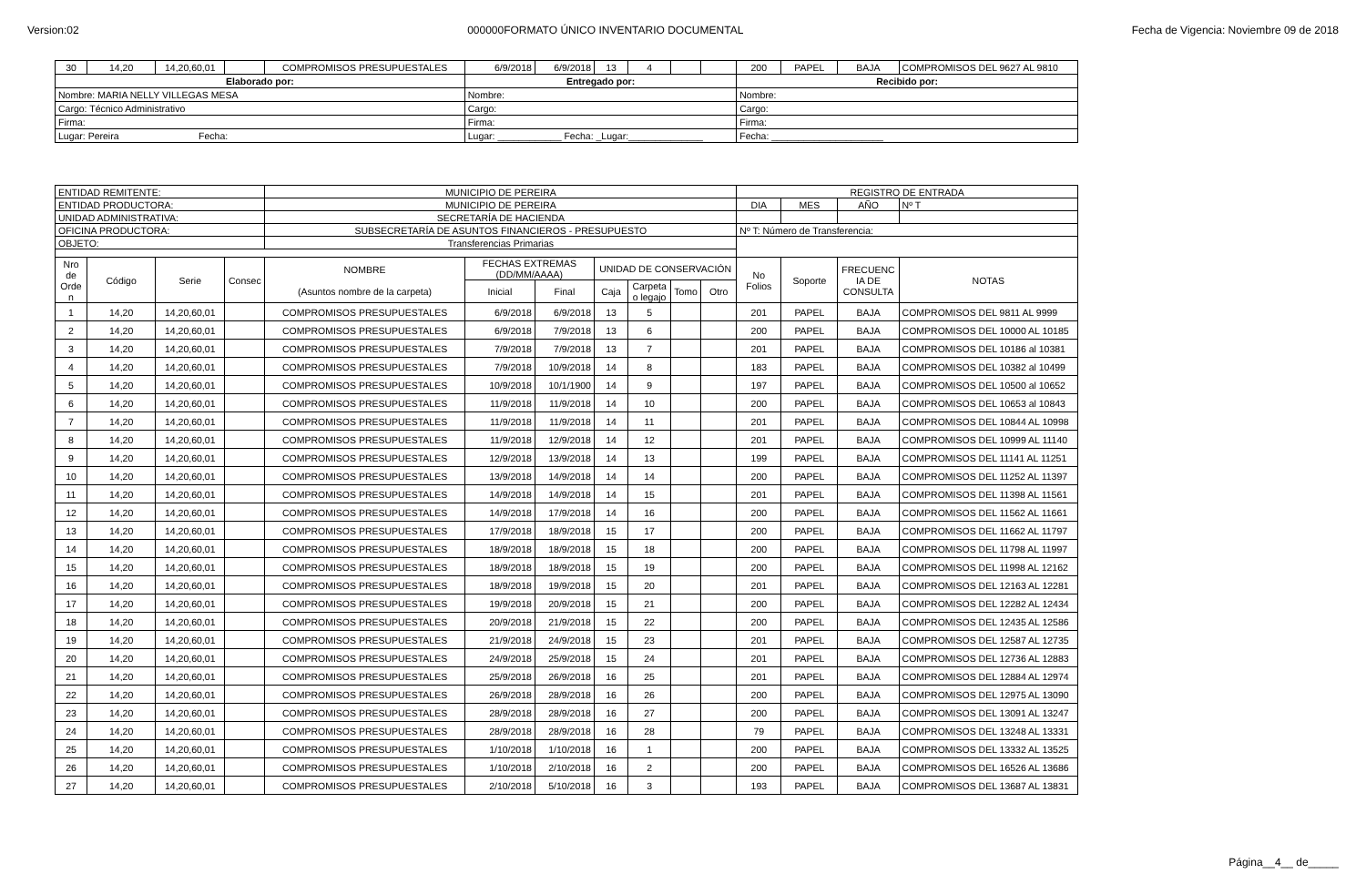Version:02 000000FORMATO ÚNICO INVENTARIO DOCUMENTAL Fecha de Vigencia: Noviembre 09 de 2018
| 30 | 14,20 | 14,20,60,01 | | COMPROMISOS PRESUPUESTALES | 6/9/2018 | 6/9/2018 | 13 | 4 | | | 200 | PAPEL | BAJA | COMPROMISOS DEL 9627 AL 9810 |
| Elaborado por: | | | | | Entregado por: | | | | | | Recibido por: | | | |
| Nombre: MARIA NELLY VILLEGAS MESA | | | | | Nombre: | | | | | | Nombre: | | | |
| Cargo: Técnico Administrativo | | | | | Cargo: | | | | | | Cargo: | | | |
| Firma: | | | | | Firma: | | | | | | Firma: | | | |
| Lugar: Pereira Fecha: | | | | | Lugar: ____________ Fecha: _Lugar:______________ | | | | | | Fecha: _____________________ | | | |
| ENTIDAD REMITENTE: | | | | MUNICIPIO DE PEREIRA | | | | | | | REGISTRO DE ENTRADA | | | |
| ENTIDAD PRODUCTORA: | | | | MUNICIPIO DE PEREIRA | | | | | | | DIA | MES | AÑO | Nº T |
| UNIDAD ADMINISTRATIVA: | | | | SECRETARÍA DE HACIENDA | | | | | | | | | | |
| OFICINA PRODUCTORA: | | | | SUBSECRETARÍA DE ASUNTOS FINANCIEROS - PRESUPUESTO | | | | | | | Nº T: Número de Transferencia: | | | |
| OBJETO: | | | | Transferencias Primarias | | | | | | | | | | |
| Nro de Orde n | Código | Serie | Consec | NOMBRE (Asuntos nombre de la carpeta) | FECHAS EXTREMAS (DD/MM/AAAA) | | UNIDAD DE CONSERVACIÓN | | | | No Folios | Soporte | FRECUENC IA DE CONSULTA | NOTAS |
| | | | | | Inicial | Final | Caja | Carpeta o legajo | Tomo | Otro | | | | |
| 1 | 14,20 | 14,20,60,01 | | COMPROMISOS PRESUPUESTALES | 6/9/2018 | 6/9/2018 | 13 | 5 | | | 201 | PAPEL | BAJA | COMPROMISOS DEL 9811 AL 9999 |
| 2 | 14,20 | 14,20,60,01 | | COMPROMISOS PRESUPUESTALES | 6/9/2018 | 7/9/2018 | 13 | 6 | | | 200 | PAPEL | BAJA | COMPROMISOS DEL 10000 AL 10185 |
| 3 | 14,20 | 14,20,60,01 | | COMPROMISOS PRESUPUESTALES | 7/9/2018 | 7/9/2018 | 13 | 7 | | | 201 | PAPEL | BAJA | COMPROMISOS DEL 10186 al 10381 |
| 4 | 14,20 | 14,20,60,01 | | COMPROMISOS PRESUPUESTALES | 7/9/2018 | 10/9/2018 | 14 | 8 | | | 183 | PAPEL | BAJA | COMPROMISOS DEL 10382 al 10499 |
| 5 | 14,20 | 14,20,60,01 | | COMPROMISOS PRESUPUESTALES | 10/9/2018 | 10/1/1900 | 14 | 9 | | | 197 | PAPEL | BAJA | COMPROMISOS DEL 10500 al 10652 |
| 6 | 14,20 | 14,20,60,01 | | COMPROMISOS PRESUPUESTALES | 11/9/2018 | 11/9/2018 | 14 | 10 | | | 200 | PAPEL | BAJA | COMPROMISOS DEL 10653 al 10843 |
| 7 | 14,20 | 14,20,60,01 | | COMPROMISOS PRESUPUESTALES | 11/9/2018 | 11/9/2018 | 14 | 11 | | | 201 | PAPEL | BAJA | COMPROMISOS DEL 10844 AL 10998 |
| 8 | 14,20 | 14,20,60,01 | | COMPROMISOS PRESUPUESTALES | 11/9/2018 | 12/9/2018 | 14 | 12 | | | 201 | PAPEL | BAJA | COMPROMISOS DEL 10999 AL 11140 |
| 9 | 14,20 | 14,20,60,01 | | COMPROMISOS PRESUPUESTALES | 12/9/2018 | 13/9/2018 | 14 | 13 | | | 199 | PAPEL | BAJA | COMPROMISOS DEL 11141 AL 11251 |
| 10 | 14,20 | 14,20,60,01 | | COMPROMISOS PRESUPUESTALES | 13/9/2018 | 14/9/2018 | 14 | 14 | | | 200 | PAPEL | BAJA | COMPROMISOS DEL 11252 AL 11397 |
| 11 | 14,20 | 14,20,60,01 | | COMPROMISOS PRESUPUESTALES | 14/9/2018 | 14/9/2018 | 14 | 15 | | | 201 | PAPEL | BAJA | COMPROMISOS DEL 11398 AL 11561 |
| 12 | 14,20 | 14,20,60,01 | | COMPROMISOS PRESUPUESTALES | 14/9/2018 | 17/9/2018 | 14 | 16 | | | 200 | PAPEL | BAJA | COMPROMISOS DEL 11562 AL 11661 |
| 13 | 14,20 | 14,20,60,01 | | COMPROMISOS PRESUPUESTALES | 17/9/2018 | 18/9/2018 | 15 | 17 | | | 200 | PAPEL | BAJA | COMPROMISOS DEL 11662 AL 11797 |
| 14 | 14,20 | 14,20,60,01 | | COMPROMISOS PRESUPUESTALES | 18/9/2018 | 18/9/2018 | 15 | 18 | | | 200 | PAPEL | BAJA | COMPROMISOS DEL 11798 AL 11997 |
| 15 | 14,20 | 14,20,60,01 | | COMPROMISOS PRESUPUESTALES | 18/9/2018 | 18/9/2018 | 15 | 19 | | | 200 | PAPEL | BAJA | COMPROMISOS DEL 11998 AL 12162 |
| 16 | 14,20 | 14,20,60,01 | | COMPROMISOS PRESUPUESTALES | 18/9/2018 | 19/9/2018 | 15 | 20 | | | 201 | PAPEL | BAJA | COMPROMISOS DEL 12163 AL 12281 |
| 17 | 14,20 | 14,20,60,01 | | COMPROMISOS PRESUPUESTALES | 19/9/2018 | 20/9/2018 | 15 | 21 | | | 200 | PAPEL | BAJA | COMPROMISOS DEL 12282 AL 12434 |
| 18 | 14,20 | 14,20,60,01 | | COMPROMISOS PRESUPUESTALES | 20/9/2018 | 21/9/2018 | 15 | 22 | | | 200 | PAPEL | BAJA | COMPROMISOS DEL 12435 AL 12586 |
| 19 | 14,20 | 14,20,60,01 | | COMPROMISOS PRESUPUESTALES | 21/9/2018 | 24/9/2018 | 15 | 23 | | | 201 | PAPEL | BAJA | COMPROMISOS DEL 12587 AL 12735 |
| 20 | 14,20 | 14,20,60,01 | | COMPROMISOS PRESUPUESTALES | 24/9/2018 | 25/9/2018 | 15 | 24 | | | 201 | PAPEL | BAJA | COMPROMISOS DEL 12736 AL 12883 |
| 21 | 14,20 | 14,20,60,01 | | COMPROMISOS PRESUPUESTALES | 25/9/2018 | 26/9/2018 | 16 | 25 | | | 201 | PAPEL | BAJA | COMPROMISOS DEL 12884 AL 12974 |
| 22 | 14,20 | 14,20,60,01 | | COMPROMISOS PRESUPUESTALES | 26/9/2018 | 28/9/2018 | 16 | 26 | | | 200 | PAPEL | BAJA | COMPROMISOS DEL 12975 AL 13090 |
| 23 | 14,20 | 14,20,60,01 | | COMPROMISOS PRESUPUESTALES | 28/9/2018 | 28/9/2018 | 16 | 27 | | | 200 | PAPEL | BAJA | COMPROMISOS DEL 13091 AL 13247 |
| 24 | 14,20 | 14,20,60,01 | | COMPROMISOS PRESUPUESTALES | 28/9/2018 | 28/9/2018 | 16 | 28 | | | 79 | PAPEL | BAJA | COMPROMISOS DEL 13248 AL 13331 |
| 25 | 14,20 | 14,20,60,01 | | COMPROMISOS PRESUPUESTALES | 1/10/2018 | 1/10/2018 | 16 | 1 | | | 200 | PAPEL | BAJA | COMPROMISOS DEL 13332 AL 13525 |
| 26 | 14,20 | 14,20,60,01 | | COMPROMISOS PRESUPUESTALES | 1/10/2018 | 2/10/2018 | 16 | 2 | | | 200 | PAPEL | BAJA | COMPROMISOS DEL 16526 AL 13686 |
| 27 | 14,20 | 14,20,60,01 | | COMPROMISOS PRESUPUESTALES | 2/10/2018 | 5/10/2018 | 16 | 3 | | | 193 | PAPEL | BAJA | COMPROMISOS DEL 13687 AL 13831 |
Página__4__ de_____